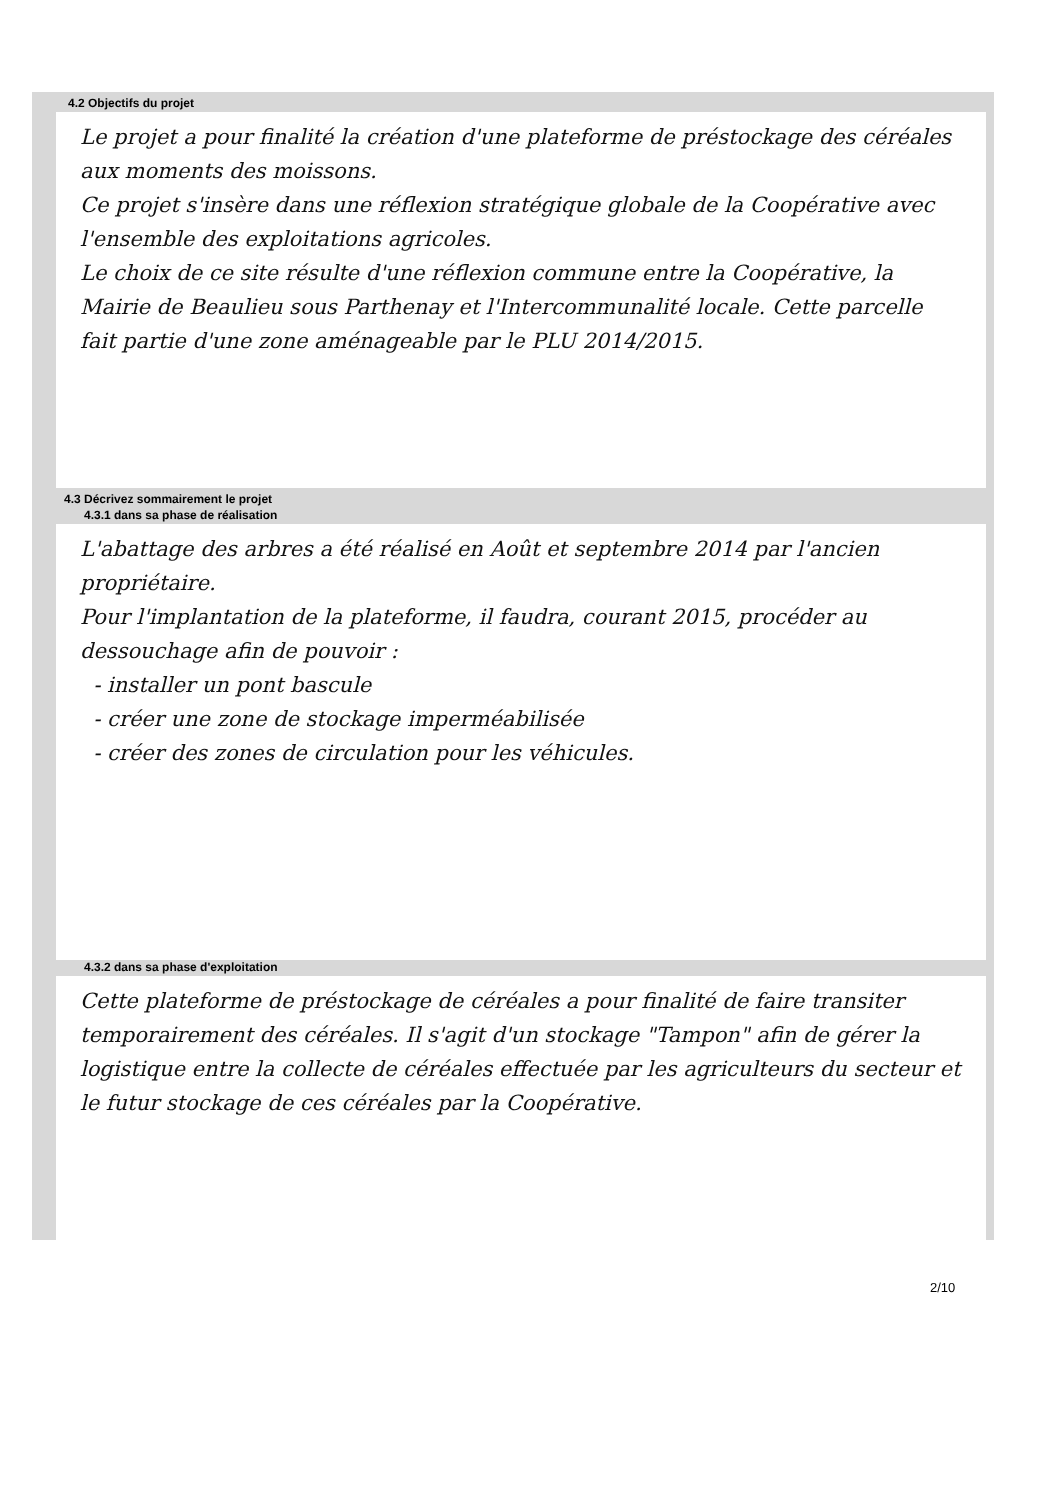4.2 Objectifs du projet
Le projet a pour finalité la création d'une plateforme de préstockage des céréales aux moments des moissons.
Ce projet s'insère dans une réflexion stratégique globale de la Coopérative avec l'ensemble des exploitations agricoles.
Le choix de ce site résulte d'une réflexion commune entre la Coopérative, la Mairie de Beaulieu sous Parthenay et l'Intercommunalité locale. Cette parcelle fait partie d'une zone aménageable par le PLU 2014/2015.
4.3 Décrivez sommairement le projet
4.3.1 dans sa phase de réalisation
L'abattage des arbres a été réalisé en Août et septembre 2014 par l'ancien propriétaire.
Pour l'implantation de la plateforme, il faudra, courant 2015, procéder au dessouchage afin de pouvoir :
- installer un pont bascule
- créer une zone de stockage imperméabilisée
- créer des zones de circulation pour les véhicules.
4.3.2 dans sa phase d'exploitation
Cette plateforme de préstockage de céréales a pour finalité de faire transiter temporairement des céréales. Il s'agit d'un stockage "Tampon" afin de gérer la logistique entre la collecte de céréales effectuée par les agriculteurs du secteur et le futur stockage de ces céréales par la Coopérative.
2/10